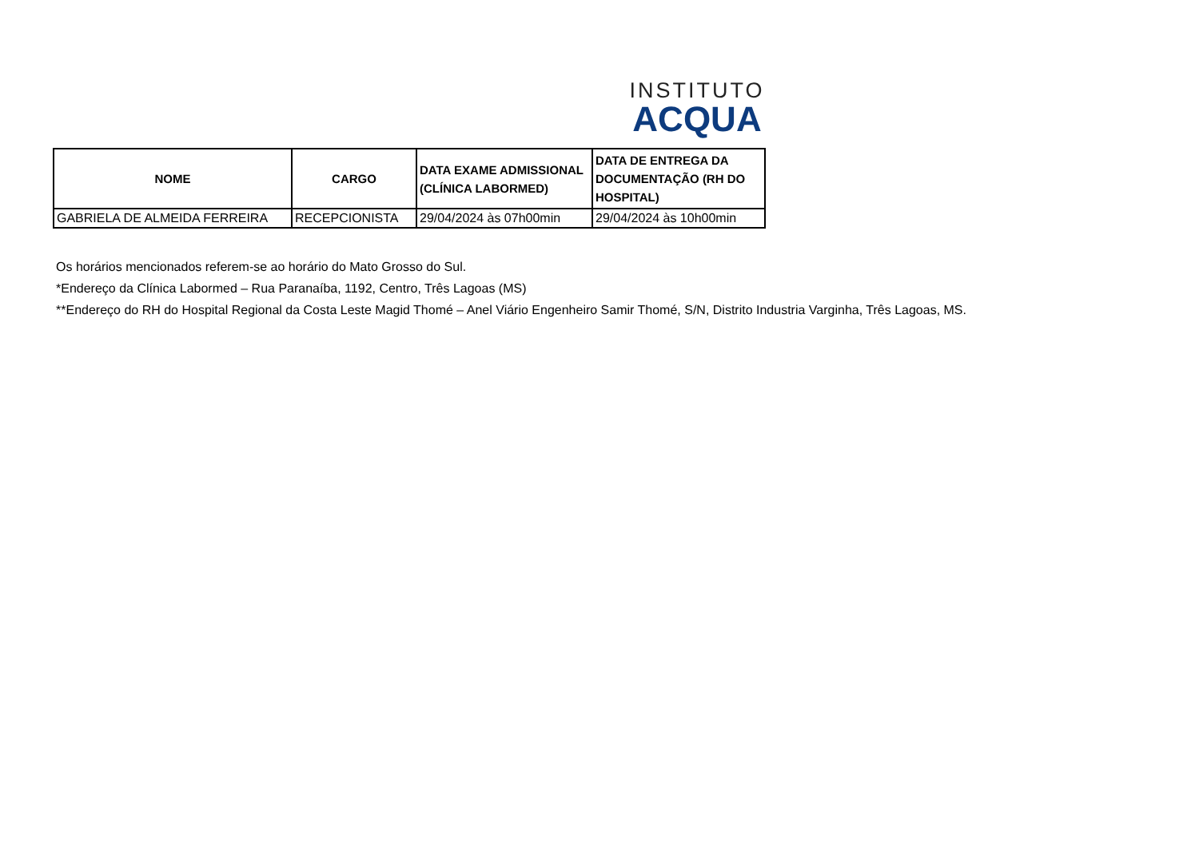INSTITUTO
ACQUA
| NOME | CARGO | DATA EXAME ADMISSIONAL (CLÍNICA LABORMED) | DATA DE ENTREGA DA DOCUMENTAÇÃO (RH DO HOSPITAL) |
| --- | --- | --- | --- |
| GABRIELA DE ALMEIDA FERREIRA | RECEPCIONISTA | 29/04/2024 às 07h00min | 29/04/2024 às 10h00min |
Os horários mencionados referem-se ao horário do Mato Grosso do Sul.
*Endereço da Clínica Labormed – Rua Paranaíba, 1192, Centro, Três Lagoas (MS)
**Endereço do RH do Hospital Regional da Costa Leste Magid Thomé – Anel Viário Engenheiro Samir Thomé, S/N, Distrito Industria Varginha, Três Lagoas, MS.